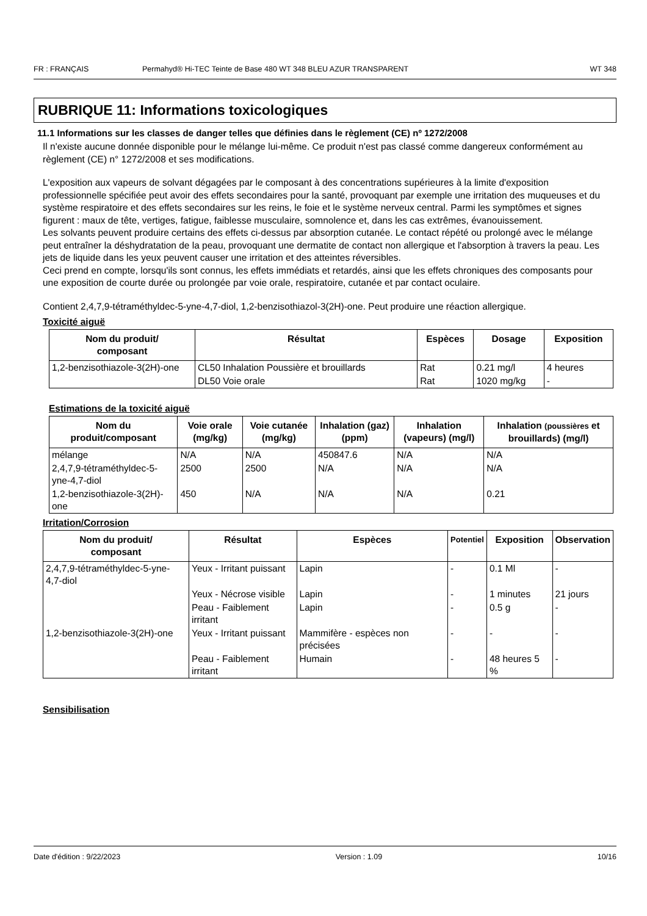FR : FRANÇAIS Permahyd® Hi-TEC Teinte de Base 480 WT 348 BLEU AZUR TRANSPARENT WT 348
RUBRIQUE 11: Informations toxicologiques
11.1 Informations sur les classes de danger telles que définies dans le règlement (CE) nº 1272/2008
Il n'existe aucune donnée disponible pour le mélange lui-même. Ce produit n'est pas classé comme dangereux conformément au règlement (CE) n° 1272/2008 et ses modifications.
L'exposition aux vapeurs de solvant dégagées par le composant à des concentrations supérieures à la limite d'exposition professionnelle spécifiée peut avoir des effets secondaires pour la santé, provoquant par exemple une irritation des muqueuses et du système respiratoire et des effets secondaires sur les reins, le foie et le système nerveux central. Parmi les symptômes et signes figurent : maux de tête, vertiges, fatigue, faiblesse musculaire, somnolence et, dans les cas extrêmes, évanouissement.
Les solvants peuvent produire certains des effets ci-dessus par absorption cutanée. Le contact répété ou prolongé avec le mélange peut entraîner la déshydratation de la peau, provoquant une dermatite de contact non allergique et l'absorption à travers la peau. Les jets de liquide dans les yeux peuvent causer une irritation et des atteintes réversibles.
Ceci prend en compte, lorsqu'ils sont connus, les effets immédiats et retardés, ainsi que les effets chroniques des composants pour une exposition de courte durée ou prolongée par voie orale, respiratoire, cutanée et par contact oculaire.
Contient 2,4,7,9-tétraméthyldec-5-yne-4,7-diol, 1,2-benzisothiazol-3(2H)-one. Peut produire une réaction allergique.
Toxicité aiguë
| Nom du produit/ composant | Résultat | Espèces | Dosage | Exposition |
| --- | --- | --- | --- | --- |
| 1,2-benzisothiazole-3(2H)-one | CL50 Inhalation Poussière et brouillards | Rat | 0.21 mg/l | 4 heures |
| | DL50 Voie orale | Rat | 1020 mg/kg | - |
Estimations de la toxicité aiguë
| Nom du produit/composant | Voie orale (mg/kg) | Voie cutanée (mg/kg) | Inhalation (gaz) (ppm) | Inhalation (vapeurs) (mg/l) | Inhalation (poussières et brouillards) (mg/l) |
| --- | --- | --- | --- | --- | --- |
| mélange | N/A | N/A | 450847.6 | N/A | N/A |
| 2,4,7,9-tétraméthyldec-5-yne-4,7-diol | 2500 | 2500 | N/A | N/A | N/A |
| 1,2-benzisothiazole-3(2H)-one | 450 | N/A | N/A | N/A | 0.21 |
Irritation/Corrosion
| Nom du produit/ composant | Résultat | Espèces | Potentiel | Exposition | Observation |
| --- | --- | --- | --- | --- | --- |
| 2,4,7,9-tétraméthyldec-5-yne-4,7-diol | Yeux - Irritant puissant | Lapin | - | 0.1 Ml | - |
| | Yeux - Nécrose visible | Lapin | - | 1 minutes | 21 jours |
| | Peau - Faiblement irritant | Lapin | - | 0.5 g | - |
| 1,2-benzisothiazole-3(2H)-one | Yeux - Irritant puissant | Mammifère - espèces non précisées | - | - | - |
| | Peau - Faiblement irritant | Humain | - | 48 heures 5 % | - |
Sensibilisation
Date d'édition : 9/22/2023 Version : 1.09 10/16